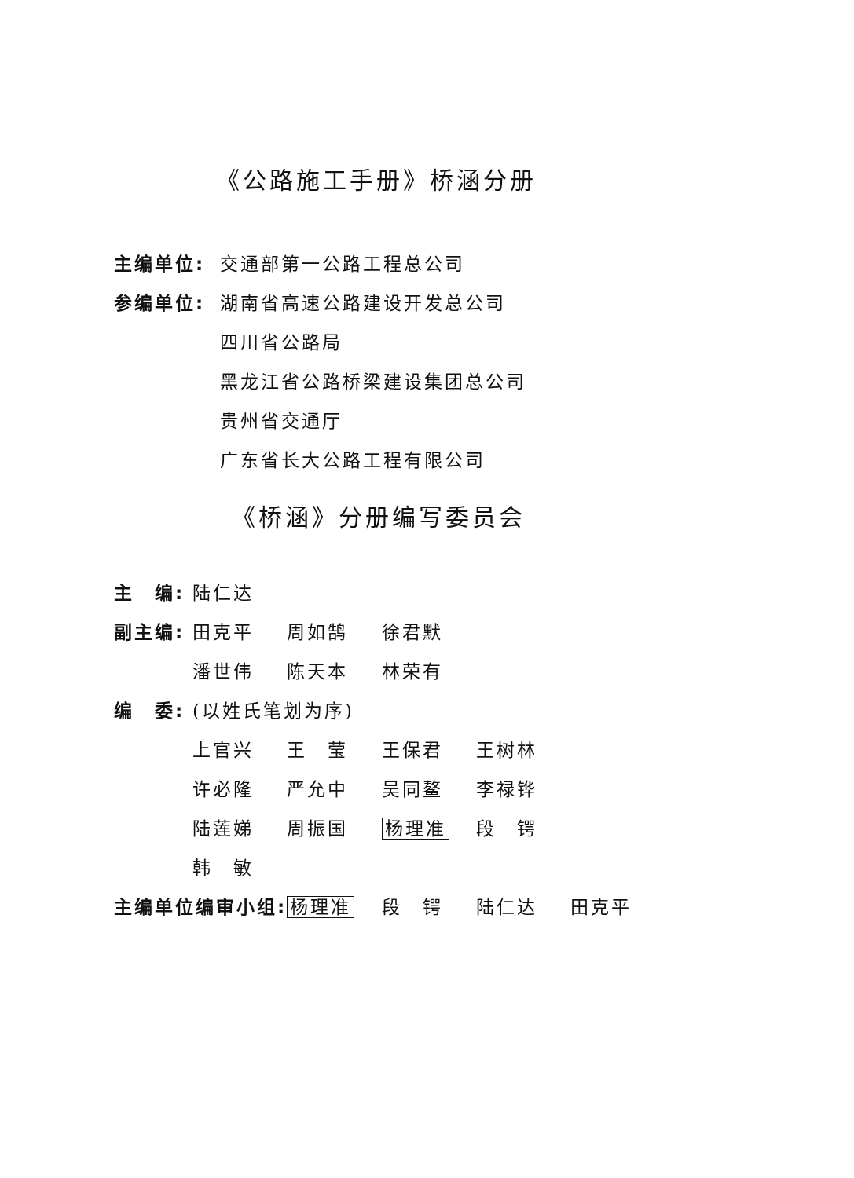《公路施工手册》桥涵分册
主编单位: 交通部第一公路工程总公司
参编单位: 湖南省高速公路建设开发总公司
四川省公路局
黑龙江省公路桥梁建设集团总公司
贵州省交通厅
广东省长大公路工程有限公司
《桥涵》分册编写委员会
主　编: 陆仁达
副主编: 田克平 周如鹄 徐君默
潘世伟 陈天本 林荣有
编　委: (以姓氏笔划为序)
上官兴 王　莹 王保君 王树林
许必隆 严允中 吴同鳌 李禄铧
陆莲娣 周振国 杨理准 段　锷
韩　敏
主编单位编审小组: 杨理准 段　锷 陆仁达 田克平